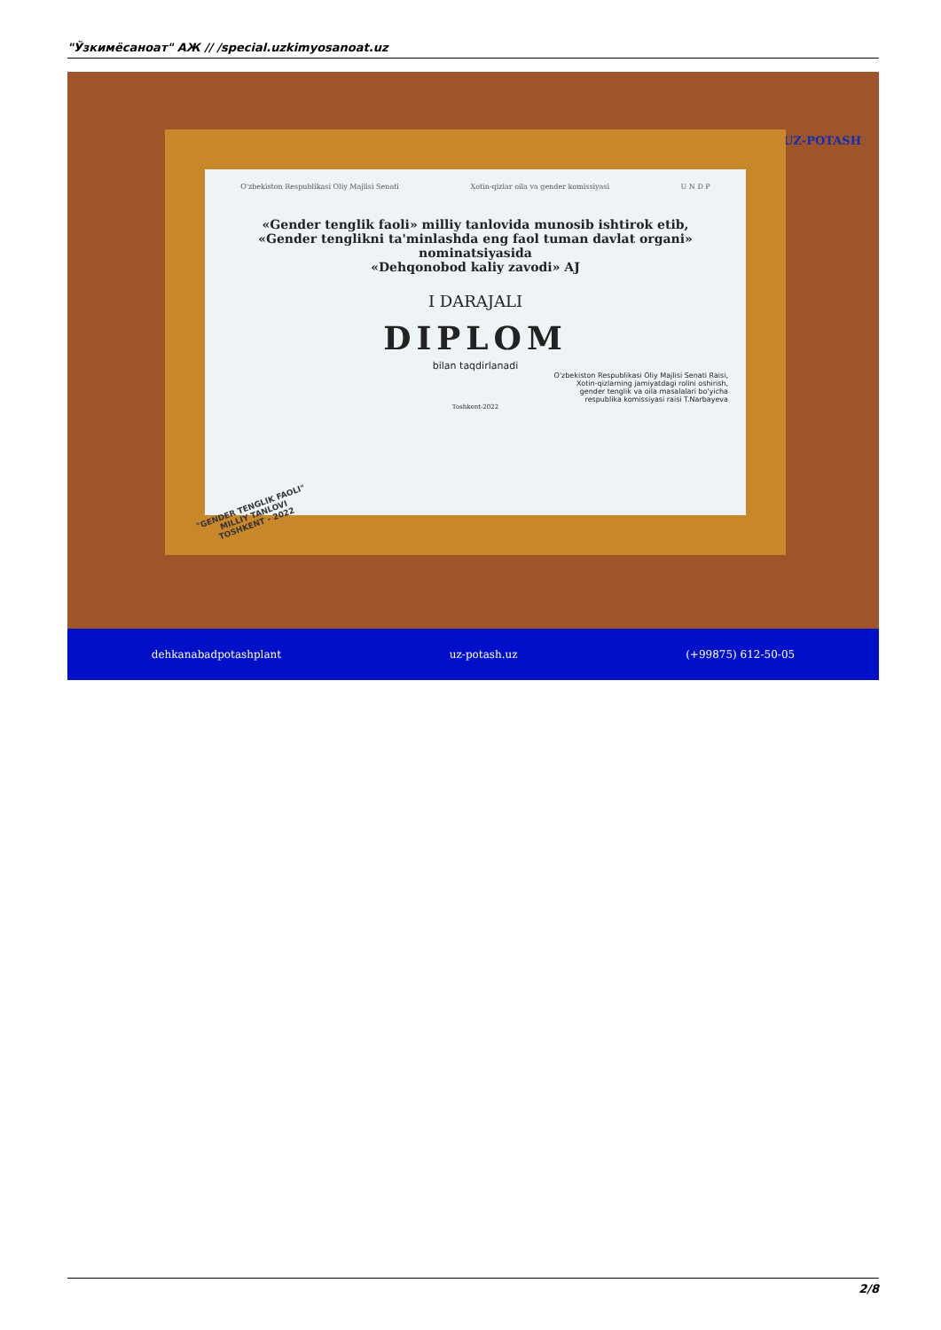"Ўзкимёсаноат" АЖ // /special.uzkimyosanoat.uz
UZ-POTASH
O'zbekiston Respublikasi Oliy Majlisi Senati Xotin-qizlar oila va gender komissiyasi U N D P
«Gender tenglik faoli» milliy tanlovida munosib ishtirok etib,
«Gender tenglikni ta'minlashda eng faol tuman davlat organi»
nominatsiyasida
«Dehqonobod kaliy zavodi» AJ
I DARAJALI
DIPLOM
bilan taqdirlanadi
O'zbekiston Respublikasi Oliy Majlisi Senati Raisi,
Xotin-qizlarning jamiyatdagi rolini oshirish,
gender tenglik va oila masalalari bo'yicha
respublika komissiyasi raisi T.Narbayeva
Toshkent-2022
"GENDER TENGLIK FAOLI"
MILLIY TANLOVI
TOSHKENT - 2022
dehkanabadpotashplant uz-potash.uz (+99875) 612-50-05
2/8